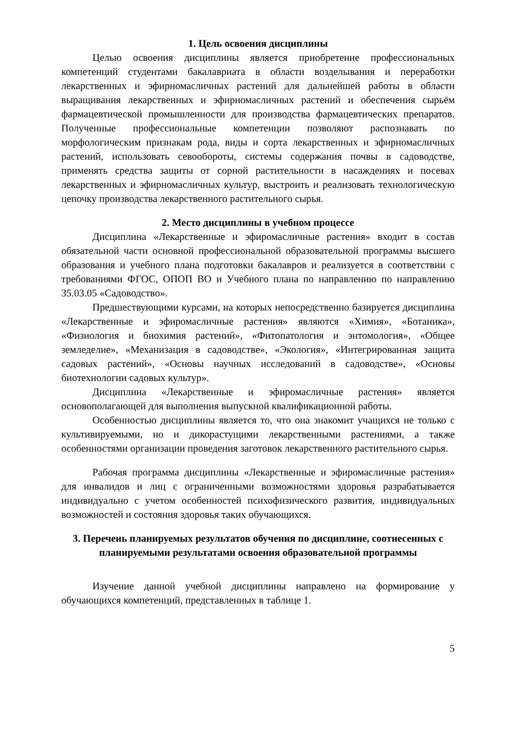1. Цель освоения дисциплины
Целью освоения дисциплины является приобретение профессиональных компетенций студентами бакалавриата в области возделывания и переработки лекарственных и эфирномасличных растений для дальнейшей работы в области выращивания лекарственных и эфирномасличных растений и обеспечения сырьём фармацевтической промышленности для производства фармацевтических препаратов. Полученные профессиональные компетенции позволяют распознавать по морфологическим признакам рода, виды и сорта лекарственных и эфирномасличных растений, использовать севообороты, системы содержания почвы в садоводстве, применять средства защиты от сорной растительности в насаждениях и посевах лекарственных и эфирномасличных культур, выстроить и реализовать технологическую цепочку производства лекарственного растительного сырья.
2. Место дисциплины в учебном процессе
Дисциплина «Лекарственные и эфиромасличные растения» входит в состав обязательной части основной профессиональной образовательной программы высшего образования и учебного плана подготовки бакалавров и реализуется в соответствии с требованиями ФГОС, ОПОП ВО и Учебного плана по направлению по направлению 35.03.05 «Садоводство».
Предшествующими курсами, на которых непосредственно базируется дисциплина «Лекарственные и эфиромасличные растения» являются «Химия», «Ботаника», «Физиология и биохимия растений», «Фитопатология и энтомология», «Общее земледелие», «Механизация в садоводстве», «Экология», «Интегрированная защита садовых растений», «Основы научных исследований в садоводстве», «Основы биотехнологии садовых культур».
Дисциплина «Лекарственные и эфиромасличные растения» является основополагающей для выполнения выпускной квалификационной работы.
Особенностью дисциплины является то, что она знакомит учащихся не только с культивируемыми, но и дикорастущими лекарственными растениями, а также особенностями организации проведения заготовок лекарственного растительного сырья.
Рабочая программа дисциплины «Лекарственные и эфиромасличные растения» для инвалидов и лиц с ограниченными возможностями здоровья разрабатывается индивидуально с учетом особенностей психофизического развития, индивидуальных возможностей и состояния здоровья таких обучающихся.
3. Перечень планируемых результатов обучения по дисциплине, соотнесенных с планируемыми результатами освоения образовательной программы
Изучение данной учебной дисциплины направлено на формирование у обучающихся компетенций, представленных в таблице 1.
5